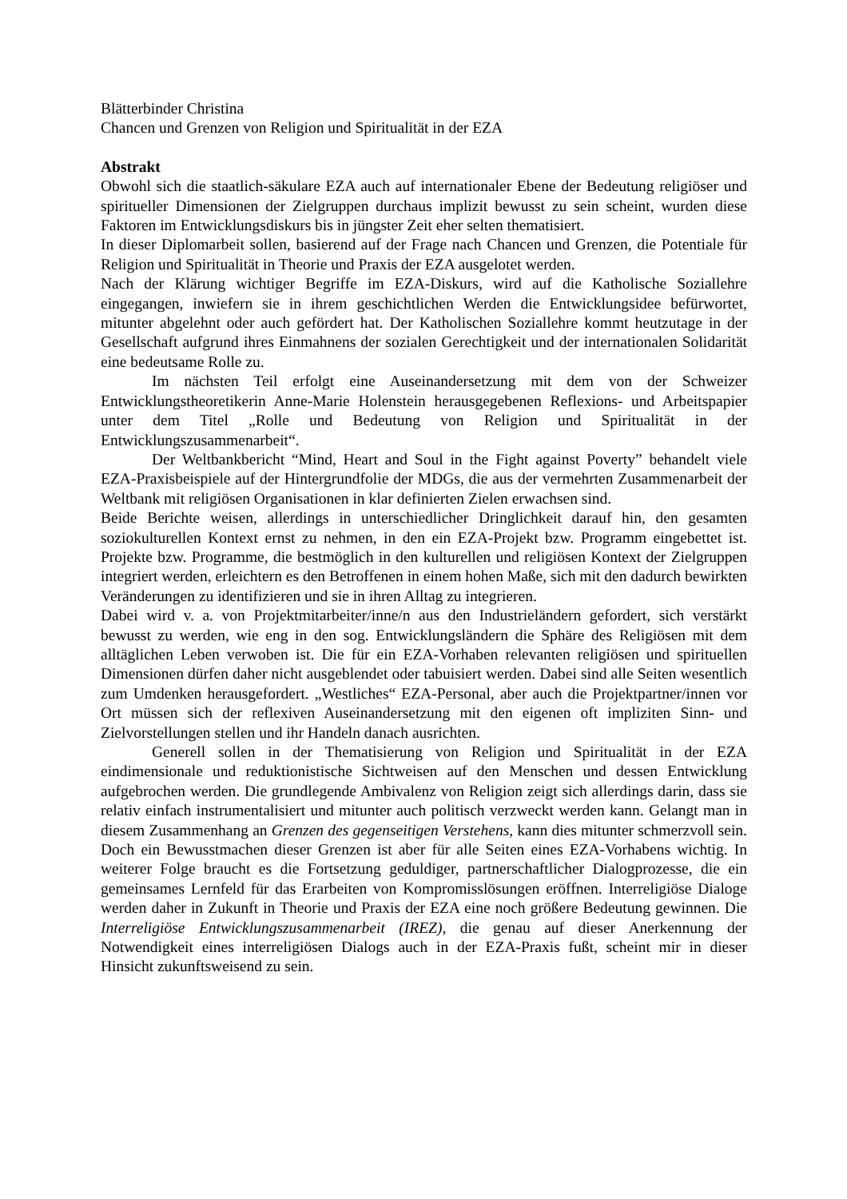Blätterbinder Christina
Chancen und Grenzen von Religion und Spiritualität in der EZA
Abstrakt
Obwohl sich die staatlich-säkulare EZA auch auf internationaler Ebene der Bedeutung religiöser und spiritueller Dimensionen der Zielgruppen durchaus implizit bewusst zu sein scheint, wurden diese Faktoren im Entwicklungsdiskurs bis in jüngster Zeit eher selten thematisiert.
In dieser Diplomarbeit sollen, basierend auf der Frage nach Chancen und Grenzen, die Potentiale für Religion und Spiritualität in Theorie und Praxis der EZA ausgelotet werden.
Nach der Klärung wichtiger Begriffe im EZA-Diskurs, wird auf die Katholische Soziallehre eingegangen, inwiefern sie in ihrem geschichtlichen Werden die Entwicklungsidee befürwortet, mitunter abgelehnt oder auch gefördert hat. Der Katholischen Soziallehre kommt heutzutage in der Gesellschaft aufgrund ihres Einmahnens der sozialen Gerechtigkeit und der internationalen Solidarität eine bedeutsame Rolle zu.
Im nächsten Teil erfolgt eine Auseinandersetzung mit dem von der Schweizer Entwicklungstheoretikerin Anne-Marie Holenstein herausgegebenen Reflexions- und Arbeitspapier unter dem Titel „Rolle und Bedeutung von Religion und Spiritualität in der Entwicklungszusammenarbeit“.
Der Weltbankbericht “Mind, Heart and Soul in the Fight against Poverty” behandelt viele EZA-Praxisbeispiele auf der Hintergrundfolie der MDGs, die aus der vermehrten Zusammenarbeit der Weltbank mit religiösen Organisationen in klar definierten Zielen erwachsen sind.
Beide Berichte weisen, allerdings in unterschiedlicher Dringlichkeit darauf hin, den gesamten soziokulturellen Kontext ernst zu nehmen, in den ein EZA-Projekt bzw. Programm eingebettet ist. Projekte bzw. Programme, die bestmöglich in den kulturellen und religiösen Kontext der Zielgruppen integriert werden, erleichtern es den Betroffenen in einem hohen Maße, sich mit den dadurch bewirkten Veränderungen zu identifizieren und sie in ihren Alltag zu integrieren.
Dabei wird v. a. von Projektmitarbeiter/inne/n aus den Industrieländern gefordert, sich verstärkt bewusst zu werden, wie eng in den sog. Entwicklungsländern die Sphäre des Religiösen mit dem alltäglichen Leben verwoben ist. Die für ein EZA-Vorhaben relevanten religiösen und spirituellen Dimensionen dürfen daher nicht ausgeblendet oder tabuisiert werden. Dabei sind alle Seiten wesentlich zum Umdenken herausgefordert. „Westliches“ EZA-Personal, aber auch die Projektpartner/innen vor Ort müssen sich der reflexiven Auseinandersetzung mit den eigenen oft impliziten Sinn- und Zielvorstellungen stellen und ihr Handeln danach ausrichten.
Generell sollen in der Thematisierung von Religion und Spiritualität in der EZA eindimensionale und reduktionistische Sichtweisen auf den Menschen und dessen Entwicklung aufgebrochen werden. Die grundlegende Ambivalenz von Religion zeigt sich allerdings darin, dass sie relativ einfach instrumentalisiert und mitunter auch politisch verzweckt werden kann. Gelangt man in diesem Zusammenhang an Grenzen des gegenseitigen Verstehens, kann dies mitunter schmerzvoll sein. Doch ein Bewusstmachen dieser Grenzen ist aber für alle Seiten eines EZA-Vorhabens wichtig. In weiterer Folge braucht es die Fortsetzung geduldiger, partnerschaftlicher Dialogprozesse, die ein gemeinsames Lernfeld für das Erarbeiten von Kompromisslösungen eröffnen. Interreligiöse Dialoge werden daher in Zukunft in Theorie und Praxis der EZA eine noch größere Bedeutung gewinnen. Die Interreligiöse Entwicklungszusammenarbeit (IREZ), die genau auf dieser Anerkennung der Notwendigkeit eines interreligiösen Dialogs auch in der EZA-Praxis fußt, scheint mir in dieser Hinsicht zukunftsweisend zu sein.